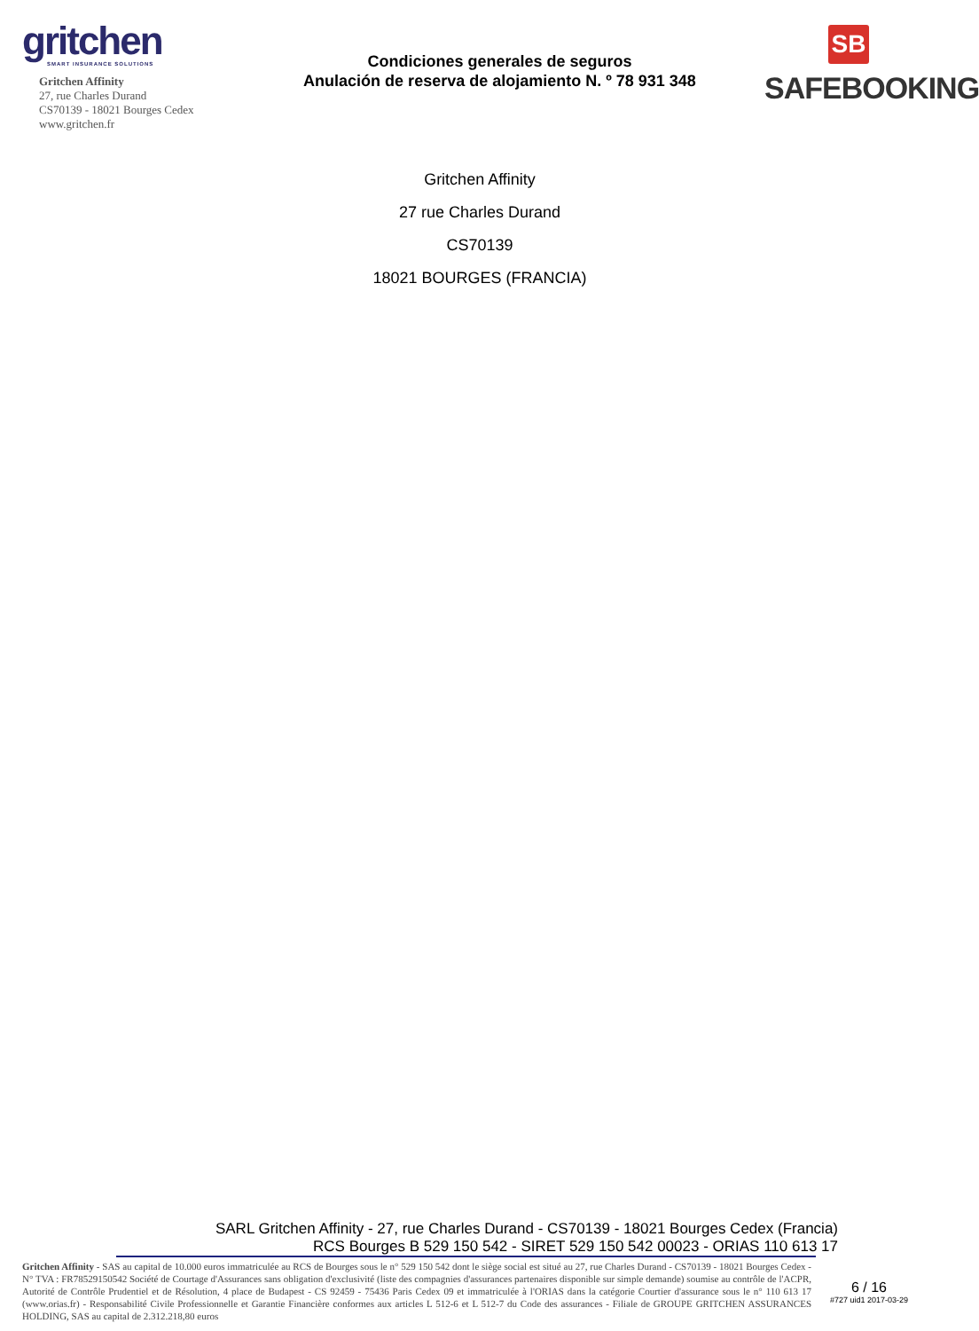gritchen
SMART INSURANCE SOLUTIONS
Gritchen Affinity
27, rue Charles Durand
CS70139 - 18021 Bourges Cedex
www.gritchen.fr
Condiciones generales de seguros
Anulación de reserva de alojamiento N. º 78 931 348
SB
SAFEBOOKING
Gritchen Affinity
27 rue Charles Durand
CS70139
18021 BOURGES (FRANCIA)
SARL Gritchen Affinity - 27, rue Charles Durand - CS70139 - 18021 Bourges Cedex (Francia)
RCS Bourges B 529 150 542 - SIRET 529 150 542 00023 - ORIAS 110 613 17
Gritchen Affinity - SAS au capital de 10.000 euros immatriculée au RCS de Bourges sous le n° 529 150 542 dont le siège social est situé au 27, rue Charles Durand - CS70139 - 18021 Bourges Cedex - N° TVA : FR78529150542 Société de Courtage d'Assurances sans obligation d'exclusivité (liste des compagnies d'assurances partenaires disponible sur simple demande) soumise au contrôle de l'ACPR, Autorité de Contrôle Prudentiel et de Résolution, 4 place de Budapest - CS 92459 - 75436 Paris Cedex 09 et immatriculée à l'ORIAS dans la catégorie Courtier d'assurance sous le n° 110 613 17 (www.orias.fr) - Responsabilité Civile Professionnelle et Garantie Financière conformes aux articles L 512-6 et L 512-7 du Code des assurances - Filiale de GROUPE GRITCHEN ASSURANCES HOLDING, SAS au capital de 2.312.218,80 euros
6 / 16
#727 uid1 2017-03-29